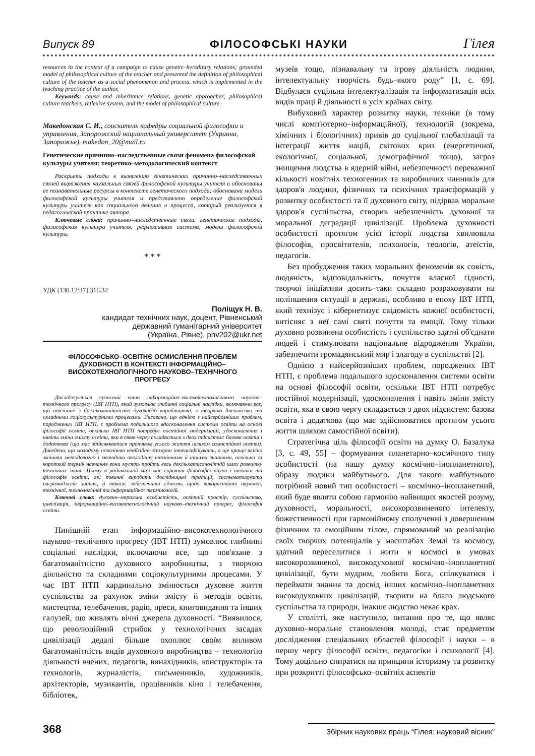Випуск 89 ФІЛОСОФСЬКІ НАУКИ Гілея
resources in the context of a campaign to cause genetic–hereditary relations; grounded model of philosophical culture of the teacher and presented the definition of philosophical culture of the teacher as a social phenomenon and process, which is implemented in the teaching practice of the author.
Keywords: cause and inheritance relations, genetic approaches, philosophical culture teachers, reflexive system, and the model of philosophical culture.
Македонская С. И., соискатель кафедры социальной философии и управления, Запорожский национальный университет (Украина, Запорожье), makedon_20@mail.ru
Генетические причинно–наследственные связи феномена философской культуры учителя: теоретико–методологический контекст
Раскрыты подходы к выявлению генетических причинно–наследственных связей выражения каузальных связей философской культуры учителя и обоснованы ее познавательные ресурсы в контексте генетического подхода; обоснована модель философской культуры учителя и представлено определение философской культуры учителя как социального явления и процесса, который реализуется в педагогической практике автора.
Ключевые слова: причинно–наследственные связи, генетические подходы, философская культура учителя, рефлексивная система, модели философской культуры.
* * *
УДК [130.12:37]:316.32
Поліщук Н. В.
кандидат технічних наук, доцент, Рівненський
державний гуманітарний університет
(Україна, Рівне), pnv202@ukr.net
ФІЛОСОФСЬКО–ОСВІТНЄ ОСМИСЛЕННЯ ПРОБЛЕМ ДУХОВНОСТІ В КОНТЕКСТІ ІНФОРМАЦІЙНО–ВИСОКОТЕХНОЛОГІЧНОГО НАУКОВО–ТЕХНІЧНОГО ПРОГРЕСУ
Досліджується сучасний етап інформаційно–високотехнологічного науково–технічного прогресу (ІВТ НТП), який зумовлює глибинні соціальні наслідки, включаючи все, що пов'язане з багатоманітністю духовного виробництва, з творчою діяльністю та складними соціокультурними процесами. З'ясовано, що однією з найсерйозніших проблем, породжених ІВТ НТП, є проблема подальшого вдосконалення системи освіти на основі філософії освіти, оскільки ІВТ НТП потребує постійної модернізації, удосконалення і навіть зміни змісту освіти, яка в свою чергу складається з двох підсистем: базова освіта і додаткова (що має здійснюватися протягом усього життя шляхом самостійної освіти). Доведено, що молодому поколінню необхідно всемірно інтенсифікувати, а ще краще якісно змінити методологію і методики оволодіння технічними й іншими знаннями, оскільки за короткий термін навчання вони мусять пройти весь декількатисячолітній шлях розвитку технічних знань. Цьому в радикальній мірі має сприяти філософія науки і техніки та філософія освіти, які повинні виробити дослідницькі традиції, систематизувати нагромаджені знання, а також забезпечити єдність щодо використання наукової, технічної, технологічної та інформаційної термінологій.
Ключові слова: духовно–моральна особистість, освітній простір, суспільство, цивілізація, інформаційно–високотехнологічний науково–технічний прогрес, філософія освіти.
Нинішній етап інформаційно–високотехнологічного науково–технічного прогресу (ІВТ НТП) зумовлює глибинні соціальні наслідки, включаючи все, що пов'язане з багатоманітністю духовного виробництва, з творчою діяльністю та складними соціокультурними процесами. У час ІВТ НТП кардинально змінюється духовне життя суспільства за рахунок зміни змісту й методів освіти, мистецтва, телебачення, радіо, преси, книговидання та інших галузей, що живлять вічні джерела духовності. “Виявилося, що революційний стрибок у технологічних засадах цивілізації дедалі більше охоплює своїм впливом багатоманітність видів духовного виробництва – технологію діяльності вчених, педагогів, винахідників, конструкторів та технологів, журналістів, письменників, художників, архітекторів, музикантів, працівників кіно і телебачення, бібліотек,
музеїв тощо, пізнавальну та ігрову діяльність людини, інтелектуальну творчість будь–якого роду” [1, с. 69]. Відбулася суцільна інтелектуалізація та інформатизація всіх видів праці й діяльності в усіх країнах світу.
Вибуховий характер розвитку науки, техніки (в тому числі комп'ютерно–інформаційної), технологій (зокрема, хімічних і біологічних) привів до суцільної глобалізації та інтеграції життя націй, світових криз (енергетичної, екологічної, соціальної, демографічної тощо), загроз знищення людства в ядерній війні, небезпечності переважної кількості новітніх техногенних та виробничих чинників для здоров'я людини, фізичних та психічних трансформацій у розвитку особистості та її духовного світу, підірвав моральне здоров'я суспільства, створив небезпечність духовної та моральної деградації цивілізації. Проблема духовності особистості протягом усієї історії людства хвилювала філософів, просвітителів, психологів, теологів, атеїстів, педагогів.
Без пробудження таких моральних феноменів як совість, людяність, відповідальність, почуття власної гідності, творчої ініціативи досить–таки складно розраховувати на поліпшення ситуації в державі, особливо в епоху ІВТ НТП, який технізує і кібернетизує свідомість кожної особистості, витісняє з неї самі святі почуття та емоції. Тому тільки духовно розвинена особистість і суспільство здатні об'єднати людей і стимулювати національне відродження України, забезпечити громадянський мир і злагоду в суспільстві [2].
Однією з найсерйозніших проблем, породжених ІВТ НТП, є проблема подальшого вдосконалення системи освіти на основі філософії освіти, оскільки ІВТ НТП потребує постійної модернізації, удосконалення і навіть зміни змісту освіти, яка в свою чергу складається з двох підсистем: базова освіта і додаткова (що має здійснюватися протягом усього життя шляхом самостійної освіти).
Стратегічна ціль філософії освіти на думку О. Базалука [3, с. 49, 55] – формування планетарно–космічного типу особистості (на нашу думку космічно–інопланетного), образу людини майбутнього. Для такого майбутнього потрібний новий тип особистості – космічно–інопланетний, який буде являти собою гармонію найвищих якостей розуму, духовності, моральності, високорозвиненого інтелекту, божественності при гармонійному сполученні з довершеним фізичним та емоційним тілом, спрямований на реалізацію своїх творчих потенціалів у масштабах Землі та космосу, здатний переселитися і жити в космосі в умовах високорозвиненої, високодуховної космічно–інопланетної цивілізації, бути мудрим, любити Бога, спілкуватися і переймати знання та досвід інших космічно–інопланетних високодуховних цивілізацій, творити на благо людського суспільства та природи, інакше людство чекає крах.
У столітті, яке наступило, питання про те, що являє духовно–моральне становлення молоді, стає предметом дослідження спеціальних областей філософії і науки – в першу чергу філософії освіти, педагогіки і психології [4]. Тому доцільно спиратися на принципи історизму та розвитку при розкритті філософсько–освітніх аспектів
368 Збірник наукових праць “Гілея: науковий вісник”